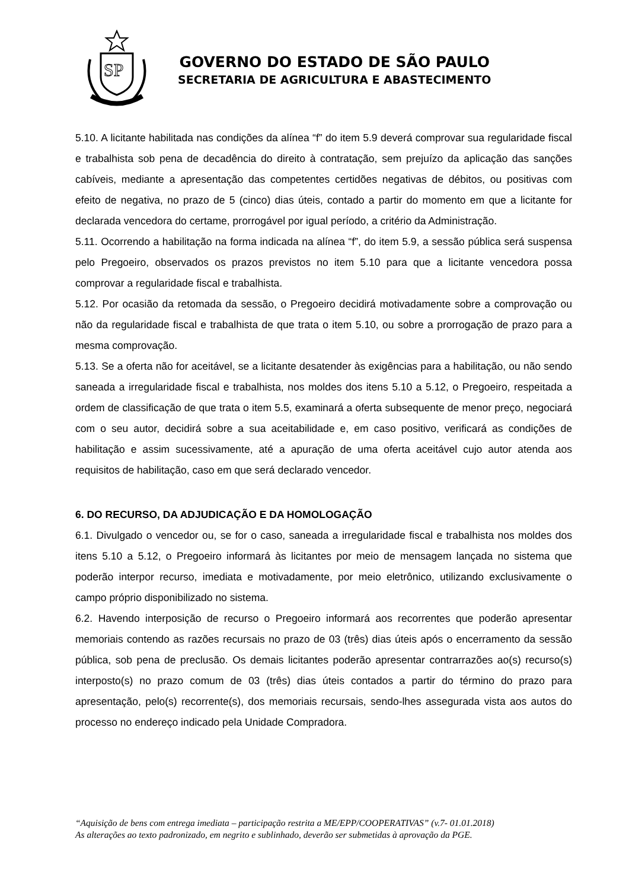SP
GOVERNO DO ESTADO DE SÃO PAULO
SECRETARIA DE AGRICULTURA E ABASTECIMENTO
5.10. A licitante habilitada nas condições da alínea “f” do item 5.9 deverá comprovar sua regularidade fiscal e trabalhista sob pena de decadência do direito à contratação, sem prejuízo da aplicação das sanções cabíveis, mediante a apresentação das competentes certidões negativas de débitos, ou positivas com efeito de negativa, no prazo de 5 (cinco) dias úteis, contado a partir do momento em que a licitante for declarada vencedora do certame, prorrogável por igual período, a critério da Administração.
5.11. Ocorrendo a habilitação na forma indicada na alínea “f”, do item 5.9, a sessão pública será suspensa pelo Pregoeiro, observados os prazos previstos no item 5.10 para que a licitante vencedora possa comprovar a regularidade fiscal e trabalhista.
5.12. Por ocasião da retomada da sessão, o Pregoeiro decidirá motivadamente sobre a comprovação ou não da regularidade fiscal e trabalhista de que trata o item 5.10, ou sobre a prorrogação de prazo para a mesma comprovação.
5.13. Se a oferta não for aceitável, se a licitante desatender às exigências para a habilitação, ou não sendo saneada a irregularidade fiscal e trabalhista, nos moldes dos itens 5.10 a 5.12, o Pregoeiro, respeitada a ordem de classificação de que trata o item 5.5, examinará a oferta subsequente de menor preço, negociará com o seu autor, decidirá sobre a sua aceitabilidade e, em caso positivo, verificará as condições de habilitação e assim sucessivamente, até a apuração de uma oferta aceitável cujo autor atenda aos requisitos de habilitação, caso em que será declarado vencedor.
6. DO RECURSO, DA ADJUDICAÇÃO E DA HOMOLOGAÇÃO
6.1. Divulgado o vencedor ou, se for o caso, saneada a irregularidade fiscal e trabalhista nos moldes dos itens 5.10 a 5.12, o Pregoeiro informará às licitantes por meio de mensagem lançada no sistema que poderão interpor recurso, imediata e motivadamente, por meio eletrônico, utilizando exclusivamente o campo próprio disponibilizado no sistema.
6.2. Havendo interposição de recurso o Pregoeiro informará aos recorrentes que poderão apresentar memoriais contendo as razões recursais no prazo de 03 (três) dias úteis após o encerramento da sessão pública, sob pena de preclusão. Os demais licitantes poderão apresentar contrarrazões ao(s) recurso(s) interposto(s) no prazo comum de 03 (três) dias úteis contados a partir do término do prazo para apresentação, pelo(s) recorrente(s), dos memoriais recursais, sendo-lhes assegurada vista aos autos do processo no endereço indicado pela Unidade Compradora.
“Aquisição de bens com entrega imediata – participação restrita a ME/EPP/COOPERATIVAS” (v.7- 01.01.2018)
As alterações ao texto padronizado, em negrito e sublinhado, deverão ser submetidas à aprovação da PGE.